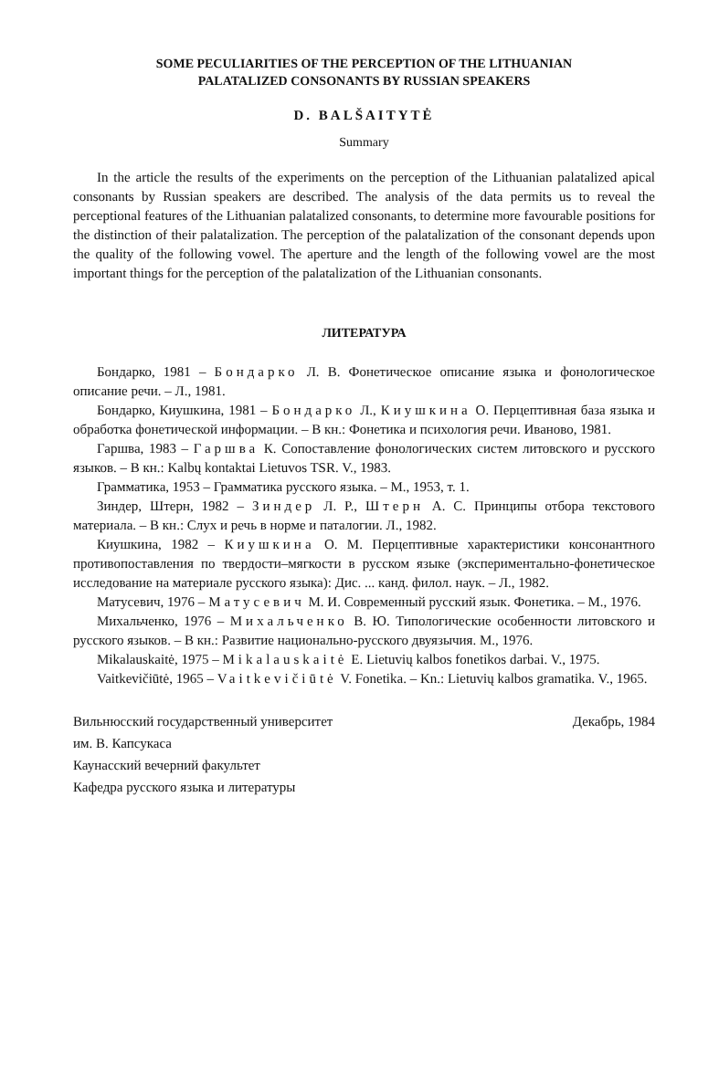SOME PECULIARITIES OF THE PERCEPTION OF THE LITHUANIAN
PALATALIZED CONSONANTS BY RUSSIAN SPEAKERS
D. BALŠAITYTĖ
Summary
In the article the results of the experiments on the perception of the Lithuanian palatalized apical consonants by Russian speakers are described. The analysis of the data permits us to reveal the perceptional features of the Lithuanian palatalized consonants, to determine more favourable positions for the distinction of their palatalization. The perception of the palatalization of the consonant depends upon the quality of the following vowel. The aperture and the length of the following vowel are the most important things for the perception of the palatalization of the Lithuanian consonants.
ЛИТЕРАТУРА
Бондарко, 1981 – Бондарко Л. В. Фонетическое описание языка и фонологическое описание речи. – Л., 1981.
Бондарко, Киушкина, 1981 – Бондарко Л., Киушкина О. Перцептивная база языка и обработка фонетической информации. – В кн.: Фонетика и психология речи. Иваново, 1981.
Гаршва, 1983 – Гаршва К. Сопоставление фонологических систем литовского и русского языков. – В кн.: Kalbų kontaktai Lietuvos TSR. V., 1983.
Грамматика, 1953 – Грамматика русского языка. – М., 1953, т. 1.
Зиндер, Штерн, 1982 – Зиндер Л. Р., Штерн А. С. Принципы отбора текстового материала. – В кн.: Слух и речь в норме и паталогии. Л., 1982.
Киушкина, 1982 – Киушкина О. М. Перцептивные характеристики консонантного противопоставления по твердости–мягкости в русском языке (экспериментально-фонетическое исследование на материале русского языка): Дис. ... канд. филол. наук. – Л., 1982.
Матусевич, 1976 – Матусевич М. И. Современный русский язык. Фонетика. – М., 1976.
Михальченко, 1976 – Михальченко В. Ю. Типологические особенности литовского и русского языков. – В кн.: Развитие национально-русского двуязычия. М., 1976.
Mikalauskaitė, 1975 – Mikalauskaitė E. Lietuvių kalbos fonetikos darbai. V., 1975.
Vaitkevičiūtė, 1965 – Vaitkevičiūtė V. Fonetika. – Kn.: Lietuvių kalbos gramatika. V., 1965.
Вильнюсский государственный университет
им. В. Капсукаса
Каунасский вечерний факультет
Кафедра русского языка и литературы
Декабрь, 1984